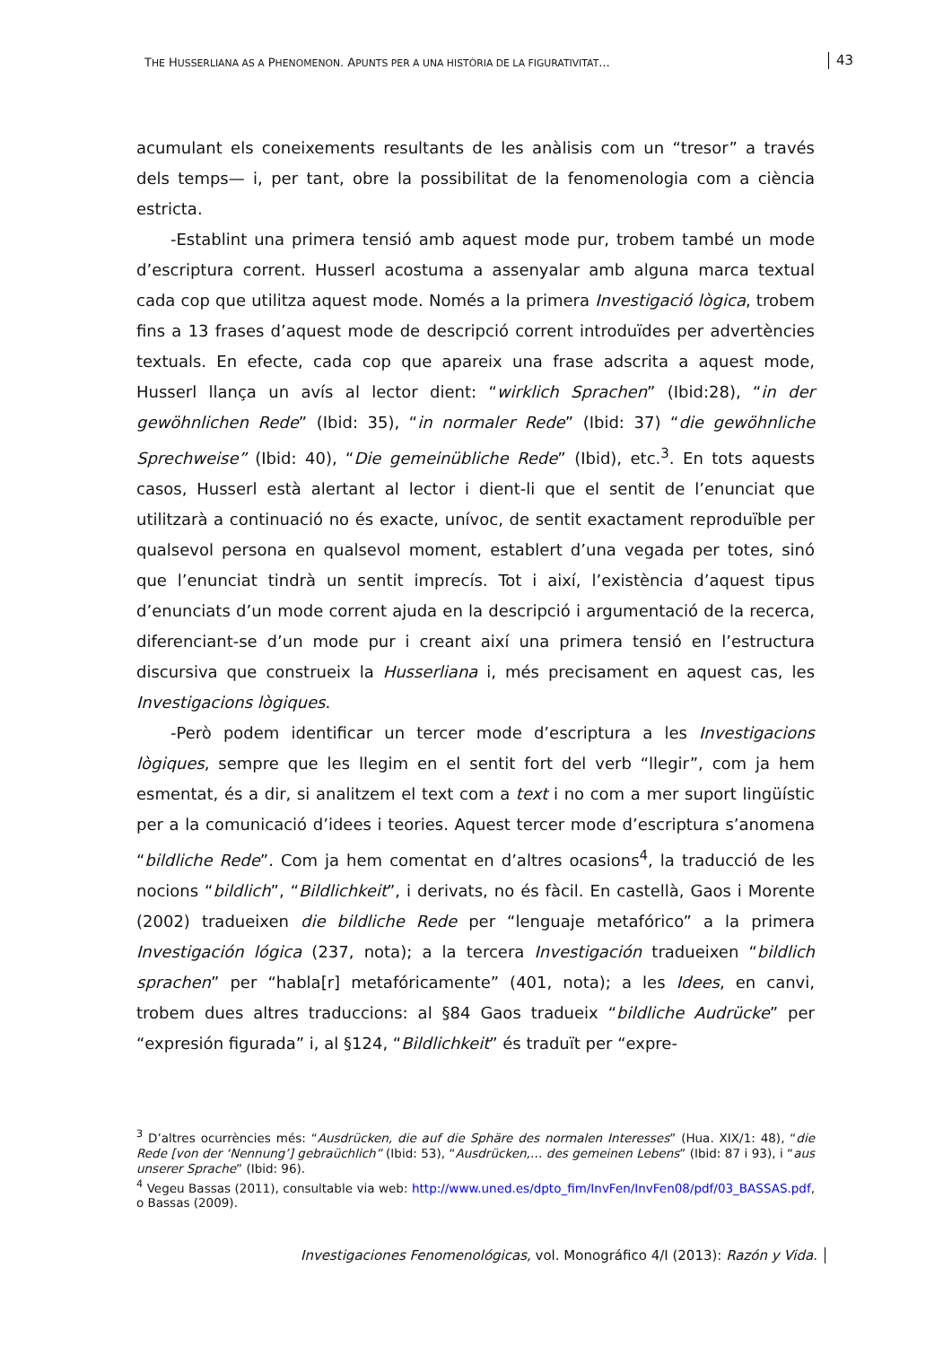THE HUSSERLIANA AS A PHENOMENON. APUNTS PER A UNA HISTÒRIA DE LA FIGURATIVITAT...
43
acumulant els coneixements resultants de les anàlisis com un “tresor” a través dels temps— i, per tant, obre la possibilitat de la fenomenologia com a ciència estricta.
-Establint una primera tensió amb aquest mode pur, trobem també un mode d’escriptura corrent. Husserl acostuma a assenyalar amb alguna marca textual cada cop que utilitza aquest mode. Només a la primera Investigació lògica, trobem fins a 13 frases d’aquest mode de descripció corrent introduïdes per advertències textuals. En efecte, cada cop que apareix una frase adscrita a aquest mode, Husserl llança un avís al lector dient: “wirklich Sprachen” (Ibid:28), “in der gewöhnlichen Rede” (Ibid: 35), “in normaler Rede” (Ibid: 37) “die gewöhnliche Sprechweise” (Ibid: 40), “Die gemeinübliche Rede” (Ibid), etc.<sup>3</sup>. En tots aquests casos, Husserl està alertant al lector i dient-li que el sentit de l’enunciat que utilitzarà a continuació no és exacte, unívoc, de sentit exactament reproduïble per qualsevol persona en qualsevol moment, establert d’una vegada per totes, sinó que l’enunciat tindrà un sentit imprecís. Tot i així, l’existència d’aquest tipus d’enunciats d’un mode corrent ajuda en la descripció i argumentació de la recerca, diferenciant-se d’un mode pur i creant així una primera tensió en l’estructura discursiva que construeix la Husserliana i, més precisament en aquest cas, les Investigacions lògiques.
-Però podem identificar un tercer mode d’escriptura a les Investigacions lògiques, sempre que les llegim en el sentit fort del verb “llegir”, com ja hem esmentat, és a dir, si analitzem el text com a text i no com a mer suport lingüístic per a la comunicació d’idees i teories. Aquest tercer mode d’escriptura s’anomena “bildliche Rede”. Com ja hem comentat en d’altres ocasions<sup>4</sup>, la traducció de les nocions “bildlich”, “Bildlichkeit”, i derivats, no és fàcil. En castellà, Gaos i Morente (2002) tradueixen die bildliche Rede per “lenguaje metafórico” a la primera Investigación lógica (237, nota); a la tercera Investigación tradueixen “bildlich sprachen” per “habla[r] metafóricamente” (401, nota); a les Idees, en canvi, trobem dues altres traduccions: al §84 Gaos tradueix “bildliche Audrücke” per “expresión figurada” i, al §124, “Bildlichkeit” és traduït per “expre-
<sup>3</sup> D’altres ocurrències més: “Ausdrücken, die auf die Sphäre des normalen Interesses” (Hua. XIX/1: 48), “die Rede [von der ‘Nennung’] gebraüchlich” (Ibid: 53), “Ausdrücken,… des gemeinen Lebens” (Ibid: 87 i 93), i “aus unserer Sprache” (Ibid: 96).
<sup>4</sup> Vegeu Bassas (2011), consultable via web: http://www.uned.es/dpto_fim/InvFen/InvFen08/pdf/03_BASSAS.pdf, o Bassas (2009).
Investigaciones Fenomenológicas, vol. Monográfico 4/I (2013): Razón y Vida.